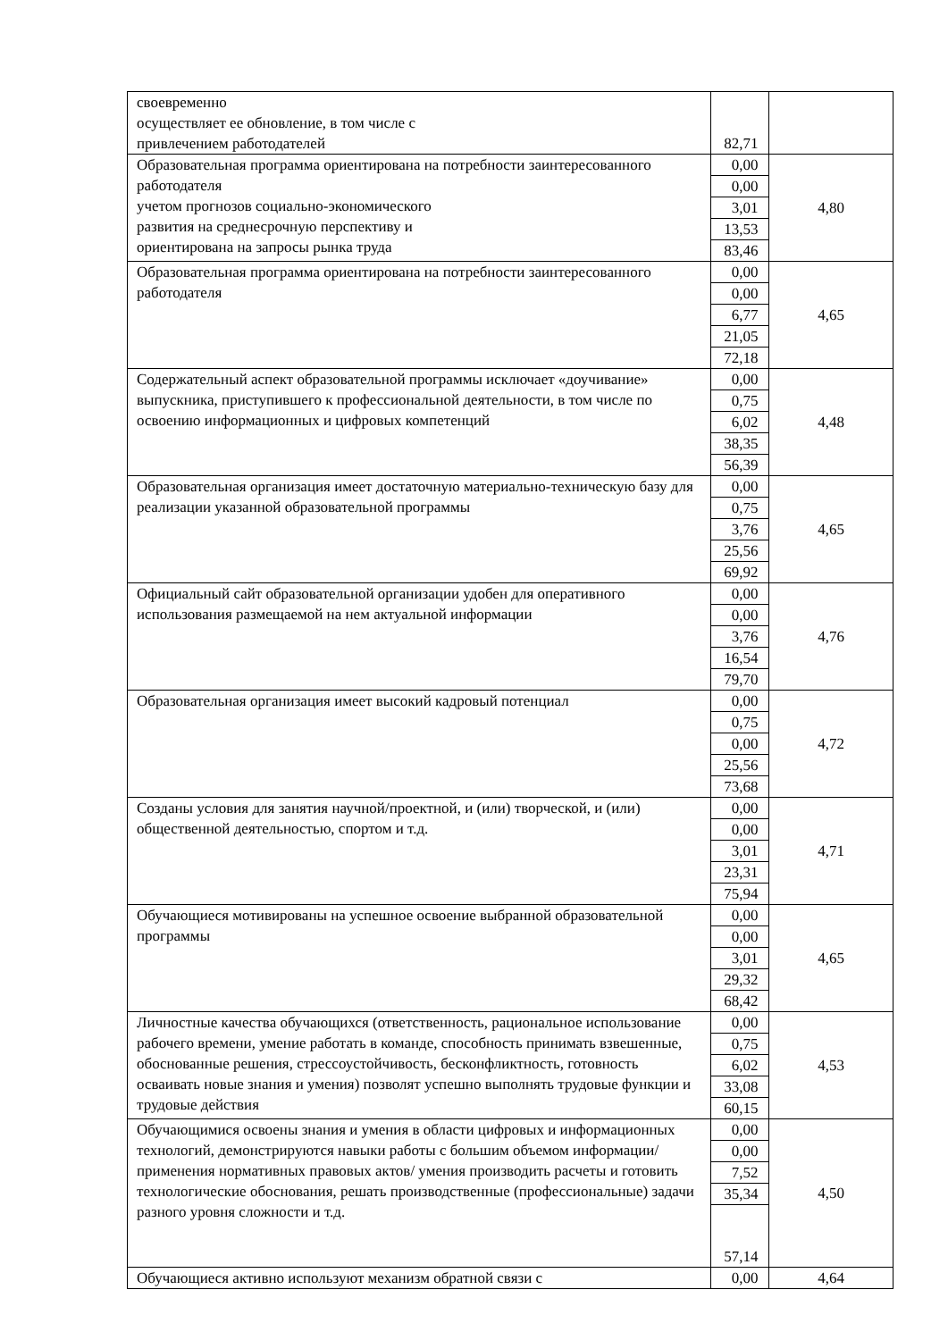| своевременно осуществляет ее обновление, в том числе с привлечением работодателей | 82,71 | |
| Образовательная программа ориентирована на потребности заинтересованного работодателя учетом прогнозов социально-экономического развития на среднесрочную перспективу и ориентирована на запросы рынка труда | 0,00 | 4,80 |
| | 0,00 | |
| | 3,01 | |
| | 13,53 | |
| | 83,46 | |
| Образовательная программа ориентирована на потребности заинтересованного работодателя | 0,00 | 4,65 |
| | 0,00 | |
| | 6,77 | |
| | 21,05 | |
| | 72,18 | |
| Содержательный аспект образовательной программы исключает «доучивание» выпускника, приступившего к профессиональной деятельности, в том числе по освоению информационных и цифровых компетенций | 0,00 | 4,48 |
| | 0,75 | |
| | 6,02 | |
| | 38,35 | |
| | 56,39 | |
| Образовательная организация имеет достаточную материально-техническую базу для реализации указанной образовательной программы | 0,00 | 4,65 |
| | 0,75 | |
| | 3,76 | |
| | 25,56 | |
| | 69,92 | |
| Официальный сайт образовательной организации удобен для оперативного использования размещаемой на нем актуальной информации | 0,00 | 4,76 |
| | 0,00 | |
| | 3,76 | |
| | 16,54 | |
| | 79,70 | |
| Образовательная организация имеет высокий кадровый потенциал | 0,00 | 4,72 |
| | 0,75 | |
| | 0,00 | |
| | 25,56 | |
| | 73,68 | |
| Созданы условия для занятия научной/проектной, и (или) творческой, и (или) общественной деятельностью, спортом и т.д. | 0,00 | 4,71 |
| | 0,00 | |
| | 3,01 | |
| | 23,31 | |
| | 75,94 | |
| Обучающиеся мотивированы на успешное освоение выбранной образовательной программы | 0,00 | 4,65 |
| | 0,00 | |
| | 3,01 | |
| | 29,32 | |
| | 68,42 | |
| Личностные качества обучающихся (ответственность, рациональное использование рабочего времени, умение работать в команде, способность принимать взвешенные, обоснованные решения, стрессоустойчивость, бесконфликтность, готовность осваивать новые знания и умения) позволят успешно выполнять трудовые функции и трудовые действия | 0,00 | 4,53 |
| | 0,75 | |
| | 6,02 | |
| | 33,08 | |
| | 60,15 | |
| Обучающимися освоены знания и умения в области цифровых и информационных технологий, демонстрируются навыки работы с большим объемом информации/ применения нормативных правовых актов/ умения производить расчеты и готовить технологические обоснования, решать производственные (профессиональные) задачи разного уровня сложности и т.д. | 0,00 | 4,50 |
| | 0,00 | |
| | 7,52 | |
| | 35,34 | |
| | 57,14 | |
| Обучающиеся активно используют механизм обратной связи с | 0,00 | 4,64 |